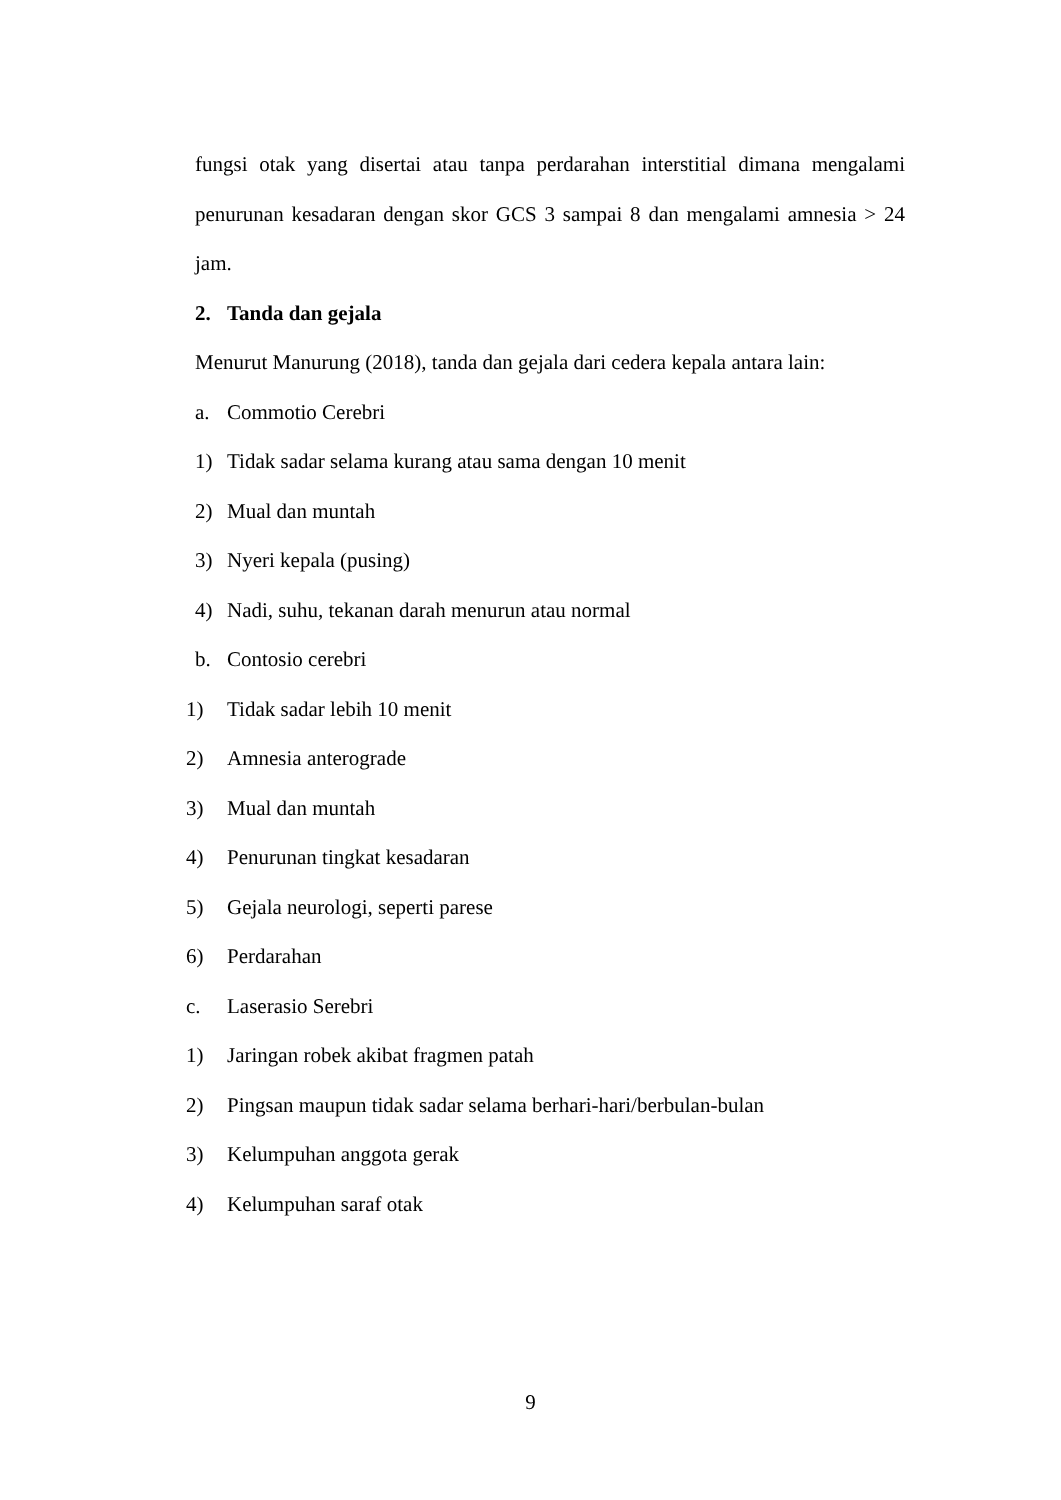fungsi otak yang disertai atau tanpa perdarahan interstitial dimana mengalami
penurunan kesadaran dengan skor GCS 3 sampai 8 dan mengalami amnesia > 24
jam.
2. Tanda dan gejala
Menurut Manurung (2018), tanda dan gejala dari cedera kepala antara lain:
a. Commotio Cerebri
1) Tidak sadar selama kurang atau sama dengan 10 menit
2) Mual dan muntah
3) Nyeri kepala (pusing)
4) Nadi, suhu, tekanan darah menurun atau normal
b. Contosio cerebri
1) Tidak sadar lebih 10 menit
2) Amnesia anterograde
3) Mual dan muntah
4) Penurunan tingkat kesadaran
5) Gejala neurologi, seperti parese
6) Perdarahan
c. Laserasio Serebri
1) Jaringan robek akibat fragmen patah
2) Pingsan maupun tidak sadar selama berhari-hari/berbulan-bulan
3) Kelumpuhan anggota gerak
4) Kelumpuhan saraf otak
9